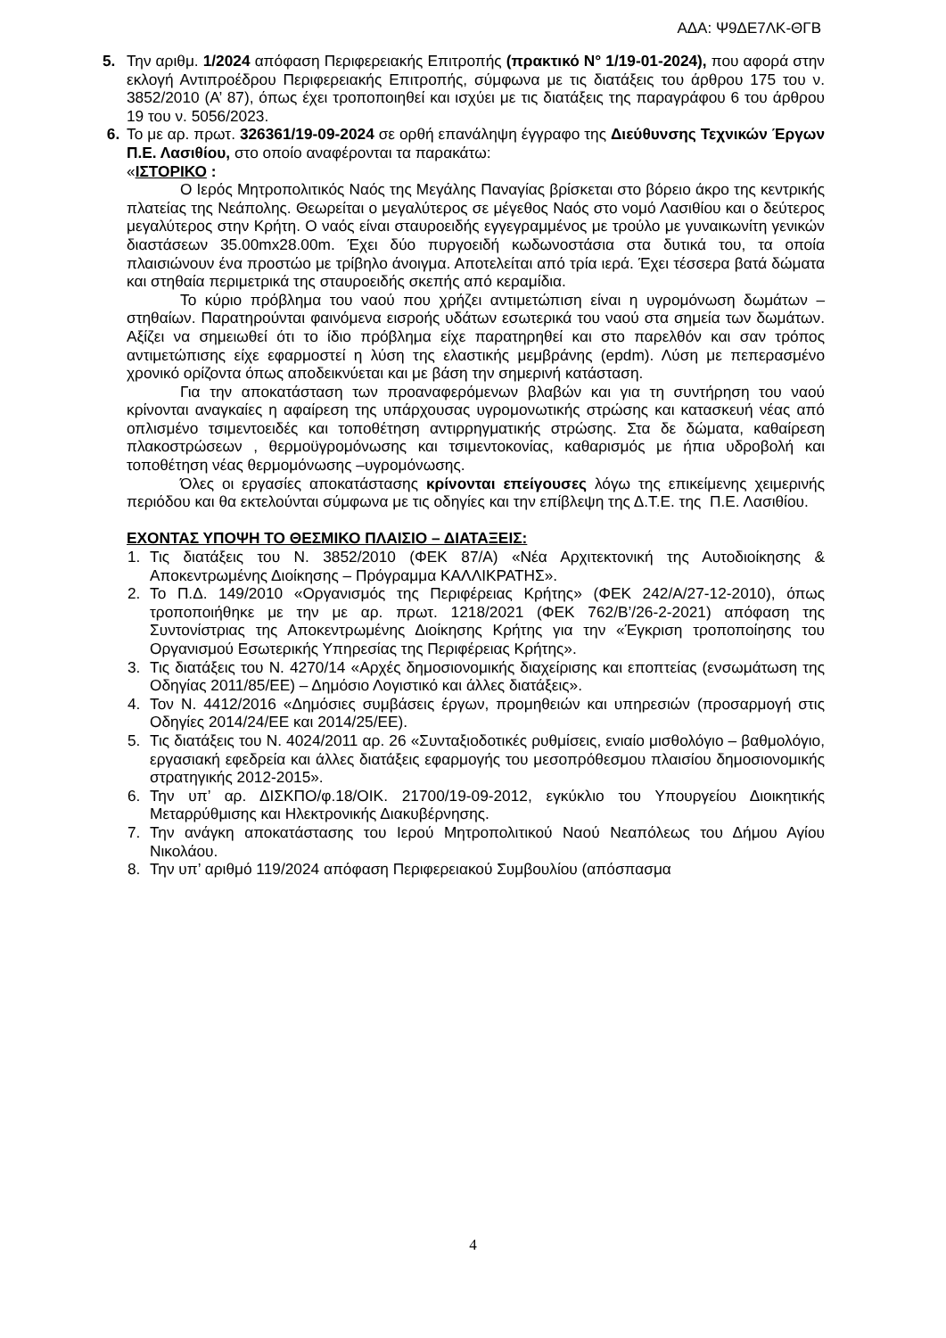ΑΔΑ: Ψ9ΔΕ7ΛΚ-ΘΓΒ
5. Την αριθμ. 1/2024 απόφαση Περιφερειακής Επιτροπής (πρακτικό Ν° 1/19-01-2024), που αφορά στην εκλογή Αντιπροέδρου Περιφερειακής Επιτροπής, σύμφωνα με τις διατάξεις του άρθρου 175 του ν. 3852/2010 (Α’ 87), όπως έχει τροποποιηθεί και ισχύει με τις διατάξεις της παραγράφου 6 του άρθρου 19 του ν. 5056/2023.
6. Το με αρ. πρωτ. 326361/19-09-2024 σε ορθή επανάληψη έγγραφο της Διεύθυνσης Τεχνικών Έργων Π.Ε. Λασιθίου, στο οποίο αναφέρονται τα παρακάτω:
«ΙΣΤΟΡΙΚΟ :
Ο Ιερός Μητροπολιτικός Ναός της Μεγάλης Παναγίας βρίσκεται στο βόρειο άκρο της κεντρικής πλατείας της Νεάπολης. Θεωρείται ο μεγαλύτερος σε μέγεθος Ναός στο νομό Λασιθίου και ο δεύτερος μεγαλύτερος στην Κρήτη. Ο ναός είναι σταυροειδής εγγεγραμμένος με τρούλο με γυναικωνίτη γενικών διαστάσεων 35.00mx28.00m. Έχει δύο πυργοειδή κωδωνοστάσια στα δυτικά του, τα οποία πλαισιώνουν ένα προστώο με τρίβηλο άνοιγμα. Αποτελείται από τρία ιερά. Έχει τέσσερα βατά δώματα και στηθαία περιμετρικά της σταυροειδής σκεπής από κεραμίδια.
Το κύριο πρόβλημα του ναού που χρήζει αντιμετώπιση είναι η υγρομόνωση δωμάτων – στηθαίων. Παρατηρούνται φαινόμενα εισροής υδάτων εσωτερικά του ναού στα σημεία των δωμάτων. Αξίζει να σημειωθεί ότι το ίδιο πρόβλημα είχε παρατηρηθεί και στο παρελθόν και σαν τρόπος αντιμετώπισης είχε εφαρμοστεί η λύση της ελαστικής μεμβράνης (epdm). Λύση με πεπερασμένο χρονικό ορίζοντα όπως αποδεικνύεται και με βάση την σημερινή κατάσταση.
Για την αποκατάσταση των προαναφερόμενων βλαβών και για τη συντήρηση του ναού κρίνονται αναγκαίες η αφαίρεση της υπάρχουσας υγρομονωτικής στρώσης και κατασκευή νέας από οπλισμένο τσιμεντοειδές και τοποθέτηση αντιρρηγματικής στρώσης. Στα δε δώματα, καθαίρεση πλακοστρώσεων , θερμοϋγρομόνωσης και τσιμεντοκονίας, καθαρισμός με ήπια υδροβολή και τοποθέτηση νέας θερμομόνωσης –υγρομόνωσης.
Όλες οι εργασίες αποκατάστασης κρίνονται επείγουσες λόγω της επικείμενης χειμερινής περιόδου και θα εκτελούνται σύμφωνα με τις οδηγίες και την επίβλεψη της Δ.Τ.Ε. της Π.Ε. Λασιθίου.
ΕΧΟΝΤΑΣ ΥΠΟΨΗ ΤΟ ΘΕΣΜΙΚΟ ΠΛΑΙΣΙΟ – ΔΙΑΤΑΞΕΙΣ:
1. Τις διατάξεις του Ν. 3852/2010 (ΦΕΚ 87/Α) «Νέα Αρχιτεκτονική της Αυτοδιοίκησης & Αποκεντρωμένης Διοίκησης – Πρόγραμμα ΚΑΛΛΙΚΡΑΤΗΣ».
2. Το Π.Δ. 149/2010 «Οργανισμός της Περιφέρειας Κρήτης» (ΦΕΚ 242/Α/27-12-2010), όπως τροποποιήθηκε με την με αρ. πρωτ. 1218/2021 (ΦΕΚ 762/Β’/26-2-2021) απόφαση της Συντονίστριας της Αποκεντρωμένης Διοίκησης Κρήτης για την «Έγκριση τροποποίησης του Οργανισμού Εσωτερικής Υπηρεσίας της Περιφέρειας Κρήτης».
3. Τις διατάξεις του Ν. 4270/14 «Αρχές δημοσιονομικής διαχείρισης και εποπτείας (ενσωμάτωση της Οδηγίας 2011/85/ΕΕ) – Δημόσιο Λογιστικό και άλλες διατάξεις».
4. Τον Ν. 4412/2016 «Δημόσιες συμβάσεις έργων, προμηθειών και υπηρεσιών (προσαρμογή στις Οδηγίες 2014/24/ΕΕ και 2014/25/ΕΕ).
5. Τις διατάξεις του Ν. 4024/2011 αρ. 26 «Συνταξιοδοτικές ρυθμίσεις, ενιαίο μισθολόγιο – βαθμολόγιο, εργασιακή εφεδρεία και άλλες διατάξεις εφαρμογής του μεσοπρόθεσμου πλαισίου δημοσιονομικής στρατηγικής 2012-2015».
6. Την υπ’ αρ. ΔΙΣΚΠΟ/φ.18/ΟΙΚ. 21700/19-09-2012, εγκύκλιο του Υπουργείου Διοικητικής Μεταρρύθμισης και Ηλεκτρονικής Διακυβέρνησης.
7. Την ανάγκη αποκατάστασης του Ιερού Μητροπολιτικού Ναού Νεαπόλεως του Δήμου Αγίου Νικολάου.
8. Την υπ’ αριθμό 119/2024 απόφαση Περιφερειακού Συμβουλίου (απόσπασμα
4